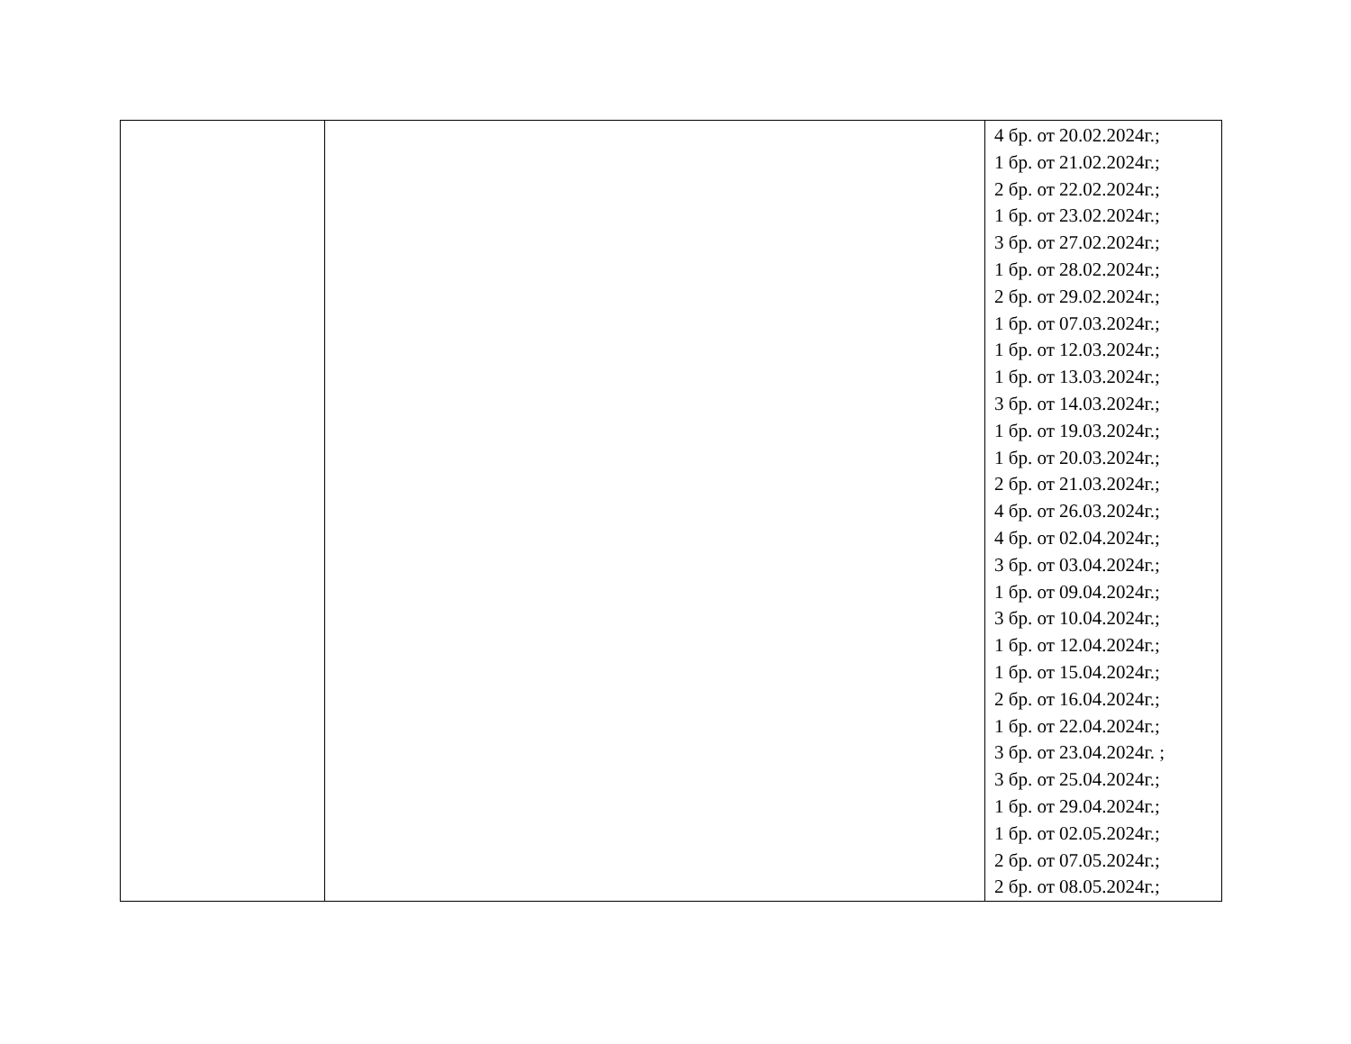| | | 4 бр. от 20.02.2024г.; 1 бр. от 21.02.2024г.; 2 бр. от 22.02.2024г.; 1 бр. от 23.02.2024г.; 3 бр. от 27.02.2024г.; 1 бр. от 28.02.2024г.; 2 бр. от 29.02.2024г.; 1 бр. от 07.03.2024г.; 1 бр. от 12.03.2024г.; 1 бр. от 13.03.2024г.; 3 бр. от 14.03.2024г.; 1 бр. от 19.03.2024г.; 1 бр. от 20.03.2024г.; 2 бр. от 21.03.2024г.; 4 бр. от 26.03.2024г.; 4 бр. от 02.04.2024г.; 3 бр. от 03.04.2024г.; 1 бр. от 09.04.2024г.; 3 бр. от 10.04.2024г.; 1 бр. от 12.04.2024г.; 1 бр. от 15.04.2024г.; 2 бр. от 16.04.2024г.; 1 бр. от 22.04.2024г.; 3 бр. от 23.04.2024г. ; 3 бр. от 25.04.2024г.; 1 бр. от 29.04.2024г.; 1 бр. от 02.05.2024г.; 2 бр. от 07.05.2024г.; 2 бр. от 08.05.2024г.; |